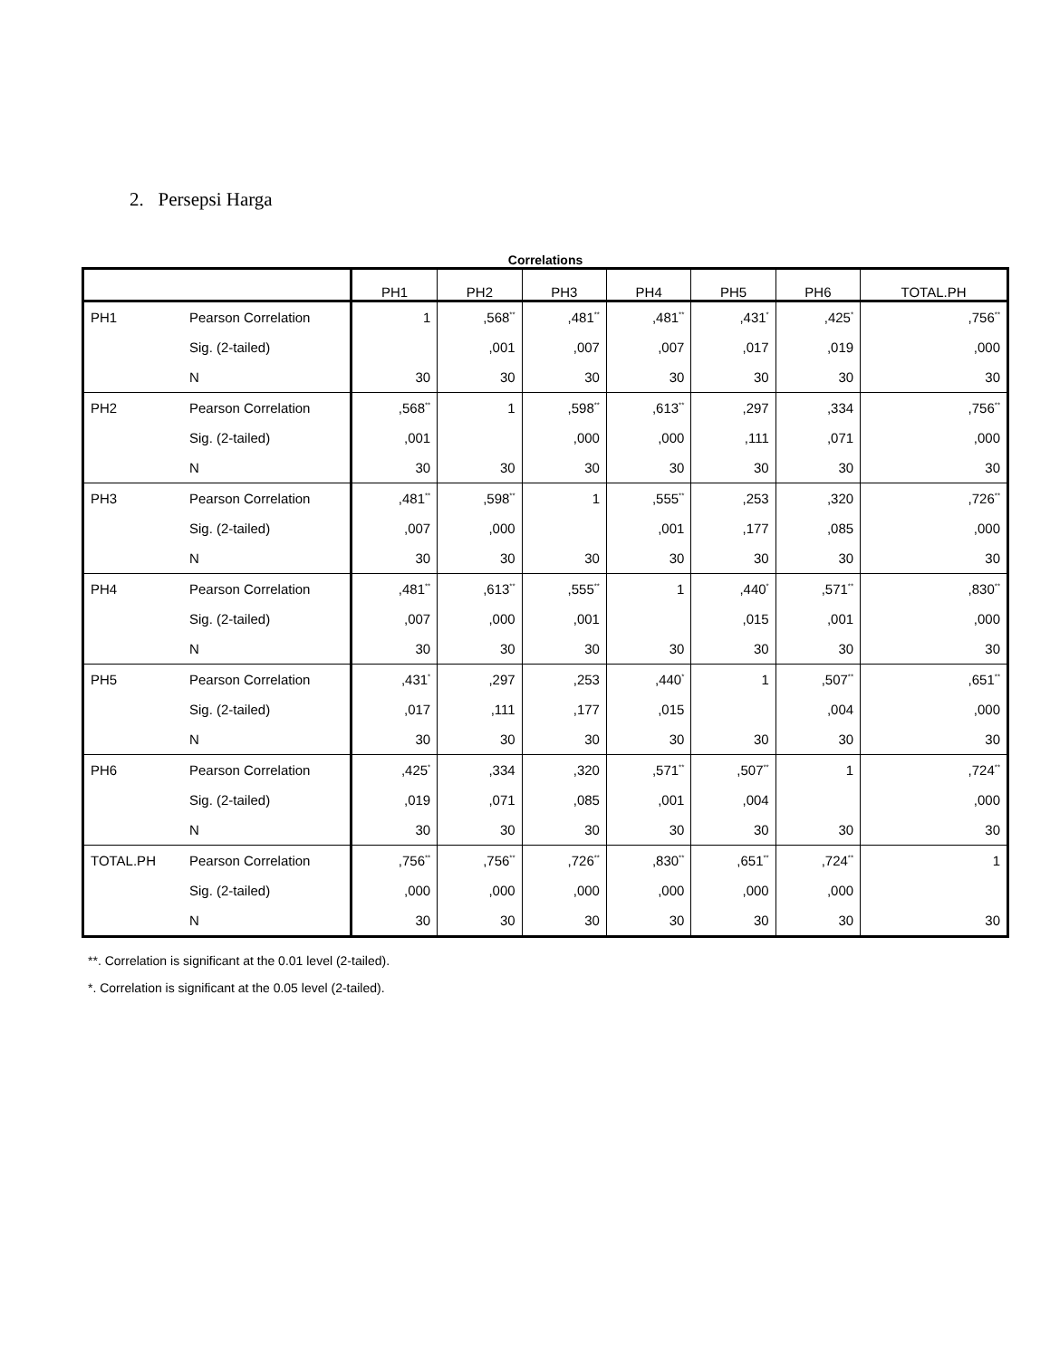2. Persepsi Harga
Correlations
| | | PH1 | PH2 | PH3 | PH4 | PH5 | PH6 | TOTAL.PH |
| --- | --- | --- | --- | --- | --- | --- | --- | --- |
| PH1 | Pearson Correlation | 1 | ,568<sup>**</sup> | ,481<sup>**</sup> | ,481<sup>**</sup> | ,431<sup>*</sup> | ,425<sup>*</sup> | ,756<sup>**</sup> |
| | Sig. (2-tailed) | | ,001 | ,007 | ,007 | ,017 | ,019 | ,000 |
| | N | 30 | 30 | 30 | 30 | 30 | 30 | 30 |
| PH2 | Pearson Correlation | ,568<sup>**</sup> | 1 | ,598<sup>**</sup> | ,613<sup>**</sup> | ,297 | ,334 | ,756<sup>**</sup> |
| | Sig. (2-tailed) | ,001 | | ,000 | ,000 | ,111 | ,071 | ,000 |
| | N | 30 | 30 | 30 | 30 | 30 | 30 | 30 |
| PH3 | Pearson Correlation | ,481<sup>**</sup> | ,598<sup>**</sup> | 1 | ,555<sup>**</sup> | ,253 | ,320 | ,726<sup>**</sup> |
| | Sig. (2-tailed) | ,007 | ,000 | | ,001 | ,177 | ,085 | ,000 |
| | N | 30 | 30 | 30 | 30 | 30 | 30 | 30 |
| PH4 | Pearson Correlation | ,481<sup>**</sup> | ,613<sup>**</sup> | ,555<sup>**</sup> | 1 | ,440<sup>*</sup> | ,571<sup>**</sup> | ,830<sup>**</sup> |
| | Sig. (2-tailed) | ,007 | ,000 | ,001 | | ,015 | ,001 | ,000 |
| | N | 30 | 30 | 30 | 30 | 30 | 30 | 30 |
| PH5 | Pearson Correlation | ,431<sup>*</sup> | ,297 | ,253 | ,440<sup>*</sup> | 1 | ,507<sup>**</sup> | ,651<sup>**</sup> |
| | Sig. (2-tailed) | ,017 | ,111 | ,177 | ,015 | | ,004 | ,000 |
| | N | 30 | 30 | 30 | 30 | 30 | 30 | 30 |
| PH6 | Pearson Correlation | ,425<sup>*</sup> | ,334 | ,320 | ,571<sup>**</sup> | ,507<sup>**</sup> | 1 | ,724<sup>**</sup> |
| | Sig. (2-tailed) | ,019 | ,071 | ,085 | ,001 | ,004 | | ,000 |
| | N | 30 | 30 | 30 | 30 | 30 | 30 | 30 |
| TOTAL.PH | Pearson Correlation | ,756<sup>**</sup> | ,756<sup>**</sup> | ,726<sup>**</sup> | ,830<sup>**</sup> | ,651<sup>**</sup> | ,724<sup>**</sup> | 1 |
| | Sig. (2-tailed) | ,000 | ,000 | ,000 | ,000 | ,000 | ,000 | |
| | N | 30 | 30 | 30 | 30 | 30 | 30 | 30 |
**. Correlation is significant at the 0.01 level (2-tailed).
*. Correlation is significant at the 0.05 level (2-tailed).